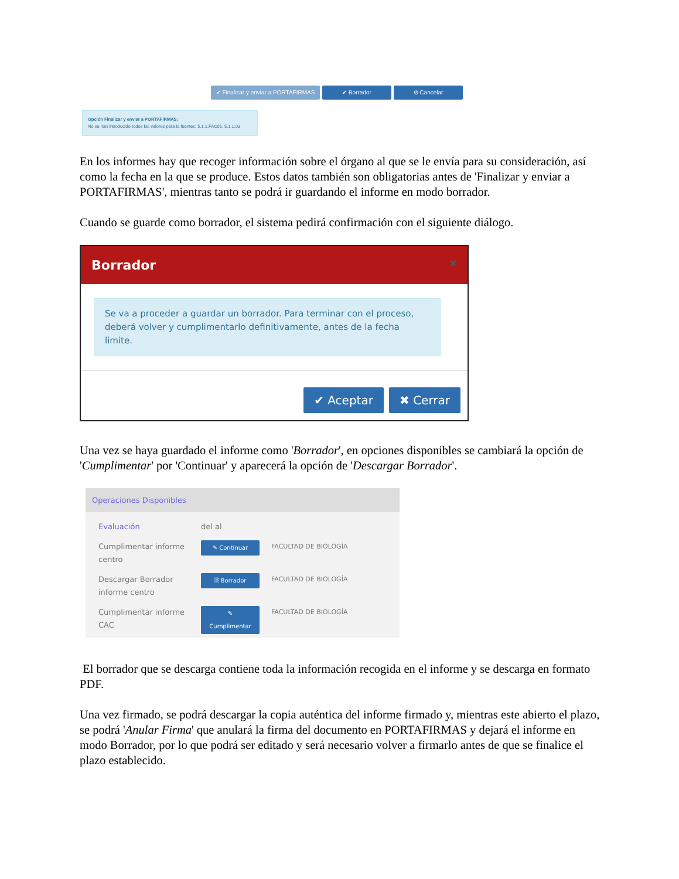✔ Finalizar y enviar a PORTAFIRMAS
✔ Borrador ⊘ Cancelar
Opción Finalizar y enviar a PORTAFIRMAS:
No se han introducido todos los valores para la fuentes: 5.1.1.FAC01, 5.1.1.03
En los informes hay que recoger información sobre el órgano al que se le envía para su consideración, así como la fecha en la que se produce. Estos datos también son obligatorias antes de 'Finalizar y enviar a PORTAFIRMAS', mientras tanto se podrá ir guardando el informe en modo borrador.
Cuando se guarde como borrador, el sistema pedirá confirmación con el siguiente diálogo.
Borrador ✖
Se va a proceder a guardar un borrador. Para terminar con el proceso, deberá volver y cumplimentarlo definitivamente, antes de la fecha limite.
✔ Aceptar ✖ Cerrar
Una vez se haya guardado el informe como 'Borrador', en opciones disponibles se cambiará la opción de 'Cumplimentar' por 'Continuar' y aparecerá la opción de 'Descargar Borrador'.
Operaciones Disponibles
| Evaluación | del al | |
| Cumplimentar informe centro | ✎ Continuar | FACULTAD DE BIOLOGÍA |
| Descargar Borrador informe centro | 🗎 Borrador | FACULTAD DE BIOLOGÍA |
| Cumplimentar informe CAC | ✎ Cumplimentar | FACULTAD DE BIOLOGÍA |
El borrador que se descarga contiene toda la información recogida en el informe y se descarga en formato PDF.
Una vez firmado, se podrá descargar la copia auténtica del informe firmado y, mientras este abierto el plazo, se podrá 'Anular Firma' que anulará la firma del documento en PORTAFIRMAS y dejará el informe en modo Borrador, por lo que podrá ser editado y será necesario volver a firmarlo antes de que se finalice el plazo establecido.